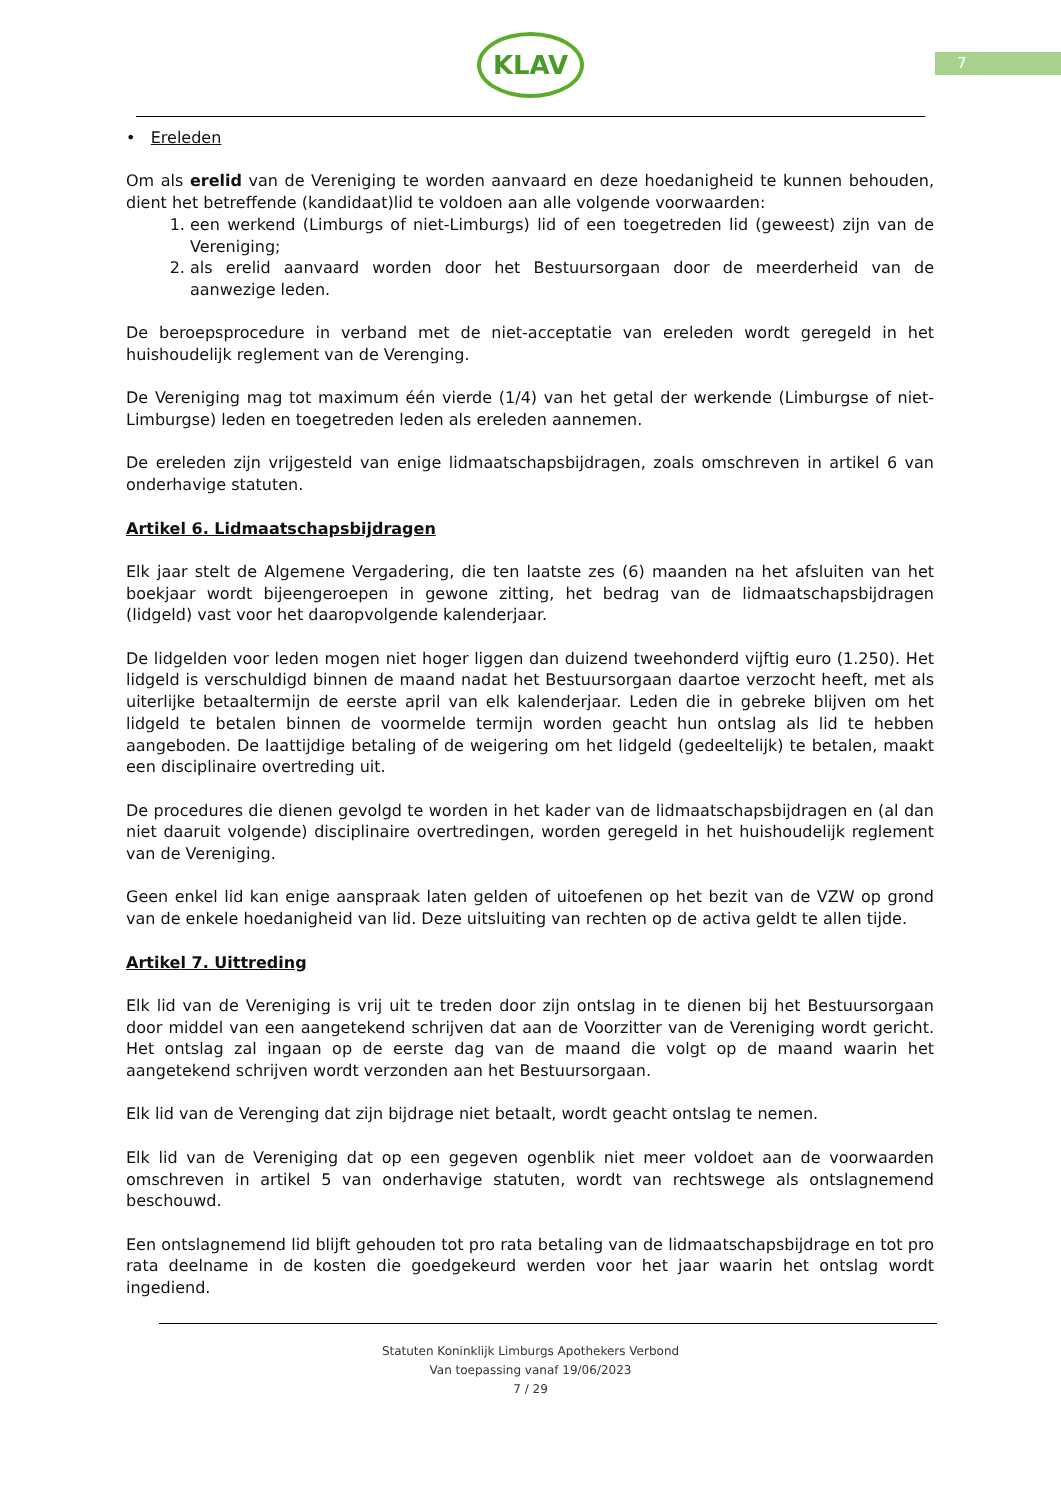7
KLAV
• Ereleden
Om als erelid van de Vereniging te worden aanvaard en deze hoedanigheid te kunnen behouden, dient het betreffende (kandidaat)lid te voldoen aan alle volgende voorwaarden:
1. een werkend (Limburgs of niet-Limburgs) lid of een toegetreden lid (geweest) zijn van de Vereniging;
2. als erelid aanvaard worden door het Bestuursorgaan door de meerderheid van de aanwezige leden.
De beroepsprocedure in verband met de niet-acceptatie van ereleden wordt geregeld in het huishoudelijk reglement van de Verenging.
De Vereniging mag tot maximum één vierde (1/4) van het getal der werkende (Limburgse of niet-Limburgse) leden en toegetreden leden als ereleden aannemen.
De ereleden zijn vrijgesteld van enige lidmaatschapsbijdragen, zoals omschreven in artikel 6 van onderhavige statuten.
Artikel 6. Lidmaatschapsbijdragen
Elk jaar stelt de Algemene Vergadering, die ten laatste zes (6) maanden na het afsluiten van het boekjaar wordt bijeengeroepen in gewone zitting, het bedrag van de lidmaatschapsbijdragen (lidgeld) vast voor het daaropvolgende kalenderjaar.
De lidgelden voor leden mogen niet hoger liggen dan duizend tweehonderd vijftig euro (1.250). Het lidgeld is verschuldigd binnen de maand nadat het Bestuursorgaan daartoe verzocht heeft, met als uiterlijke betaaltermijn de eerste april van elk kalenderjaar. Leden die in gebreke blijven om het lidgeld te betalen binnen de voormelde termijn worden geacht hun ontslag als lid te hebben aangeboden. De laattijdige betaling of de weigering om het lidgeld (gedeeltelijk) te betalen, maakt een disciplinaire overtreding uit.
De procedures die dienen gevolgd te worden in het kader van de lidmaatschapsbijdragen en (al dan niet daaruit volgende) disciplinaire overtredingen, worden geregeld in het huishoudelijk reglement van de Vereniging.
Geen enkel lid kan enige aanspraak laten gelden of uitoefenen op het bezit van de VZW op grond van de enkele hoedanigheid van lid. Deze uitsluiting van rechten op de activa geldt te allen tijde.
Artikel 7. Uittreding
Elk lid van de Vereniging is vrij uit te treden door zijn ontslag in te dienen bij het Bestuursorgaan door middel van een aangetekend schrijven dat aan de Voorzitter van de Vereniging wordt gericht. Het ontslag zal ingaan op de eerste dag van de maand die volgt op de maand waarin het aangetekend schrijven wordt verzonden aan het Bestuursorgaan.
Elk lid van de Verenging dat zijn bijdrage niet betaalt, wordt geacht ontslag te nemen.
Elk lid van de Vereniging dat op een gegeven ogenblik niet meer voldoet aan de voorwaarden omschreven in artikel 5 van onderhavige statuten, wordt van rechtswege als ontslagnemend beschouwd.
Een ontslagnemend lid blijft gehouden tot pro rata betaling van de lidmaatschapsbijdrage en tot pro rata deelname in de kosten die goedgekeurd werden voor het jaar waarin het ontslag wordt ingediend.
Statuten Koninklijk Limburgs Apothekers Verbond
Van toepassing vanaf 19/06/2023
7 / 29